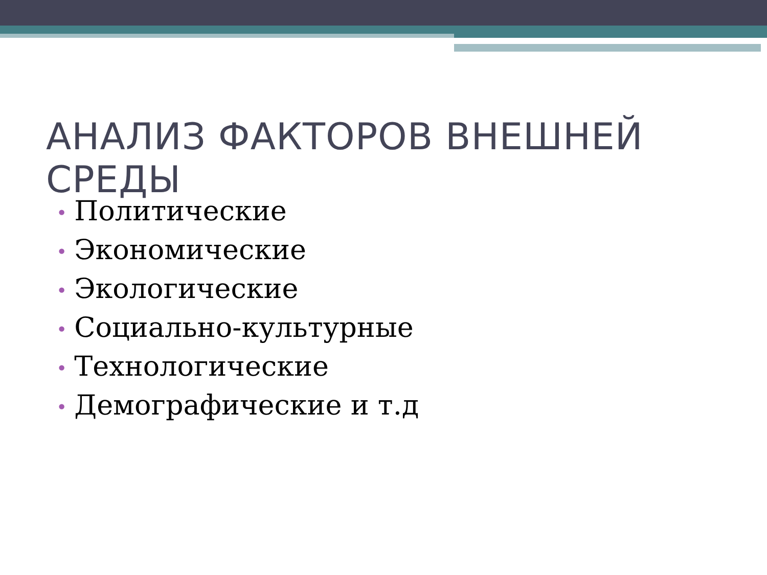АНАЛИЗ ФАКТОРОВ ВНЕШНЕЙ СРЕДЫ
• Политические
• Экономические
• Экологические
• Социально-культурные
• Технологические
• Демографические и т.д